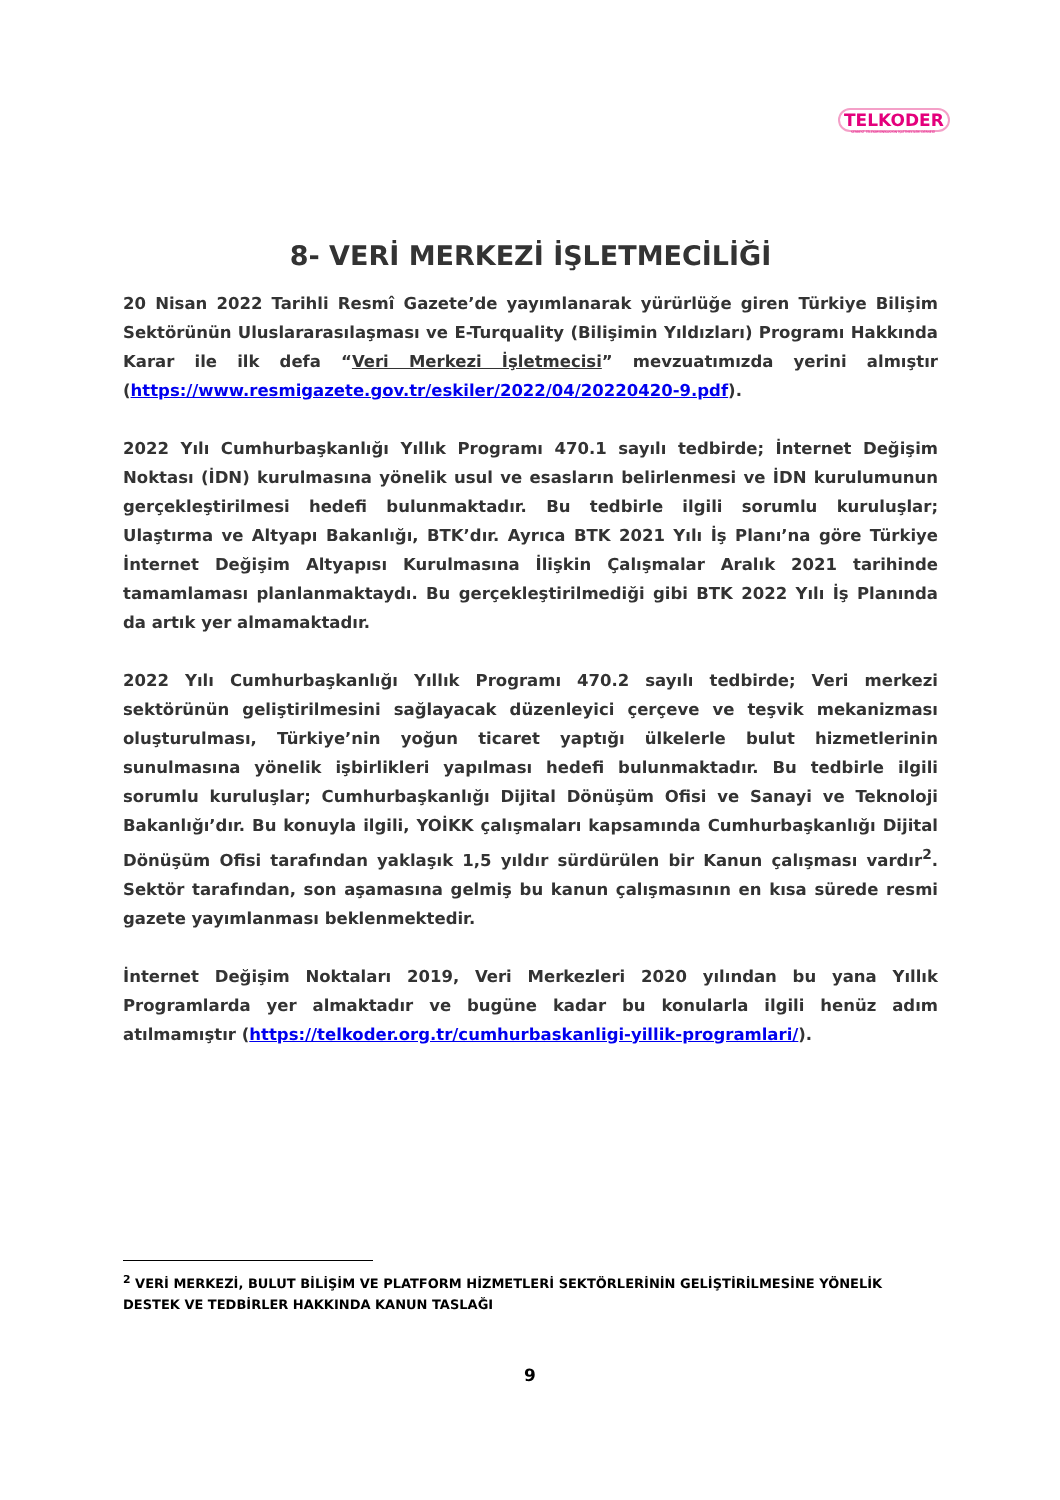TELKODER
SERBEST TELEKOMÜNİKASYON İŞLETMECİLERİ DERNEĞİ
8- VERİ MERKEZİ İŞLETMECİLİĞİ
20 Nisan 2022 Tarihli Resmî Gazete’de yayımlanarak yürürlüğe giren Türkiye Bilişim Sektörünün Uluslararasılaşması ve E-Turquality (Bilişimin Yıldızları) Programı Hakkında Karar ile ilk defa “Veri Merkezi İşletmecisi” mevzuatımızda yerini almıştır (https://www.resmigazete.gov.tr/eskiler/2022/04/20220420-9.pdf).
2022 Yılı Cumhurbaşkanlığı Yıllık Programı 470.1 sayılı tedbirde; İnternet Değişim Noktası (İDN) kurulmasına yönelik usul ve esasların belirlenmesi ve İDN kurulumunun gerçekleştirilmesi hedefi bulunmaktadır. Bu tedbirle ilgili sorumlu kuruluşlar; Ulaştırma ve Altyapı Bakanlığı, BTK’dır. Ayrıca BTK 2021 Yılı İş Planı’na göre Türkiye İnternet Değişim Altyapısı Kurulmasına İlişkin Çalışmalar Aralık 2021 tarihinde tamamlaması planlanmaktaydı. Bu gerçekleştirilmediği gibi BTK 2022 Yılı İş Planında da artık yer almamaktadır.
2022 Yılı Cumhurbaşkanlığı Yıllık Programı 470.2 sayılı tedbirde; Veri merkezi sektörünün geliştirilmesini sağlayacak düzenleyici çerçeve ve teşvik mekanizması oluşturulması, Türkiye’nin yoğun ticaret yaptığı ülkelerle bulut hizmetlerinin sunulmasına yönelik işbirlikleri yapılması hedefi bulunmaktadır. Bu tedbirle ilgili sorumlu kuruluşlar; Cumhurbaşkanlığı Dijital Dönüşüm Ofisi ve Sanayi ve Teknoloji Bakanlığı’dır. Bu konuyla ilgili, YOİKK çalışmaları kapsamında Cumhurbaşkanlığı Dijital Dönüşüm Ofisi tarafından yaklaşık 1,5 yıldır sürdürülen bir Kanun çalışması vardır<sup>2</sup>. Sektör tarafından, son aşamasına gelmiş bu kanun çalışmasının en kısa sürede resmi gazete yayımlanması beklenmektedir.
İnternet Değişim Noktaları 2019, Veri Merkezleri 2020 yılından bu yana Yıllık Programlarda yer almaktadır ve bugüne kadar bu konularla ilgili henüz adım atılmamıştır (https://telkoder.org.tr/cumhurbaskanligi-yillik-programlari/).
<sup>2</sup> VERİ MERKEZİ, BULUT BİLİŞİM VE PLATFORM HİZMETLERİ SEKTÖRLERİNİN GELİŞTİRİLMESİNE YÖNELİK DESTEK VE TEDBİRLER HAKKINDA KANUN TASLAĞI
9